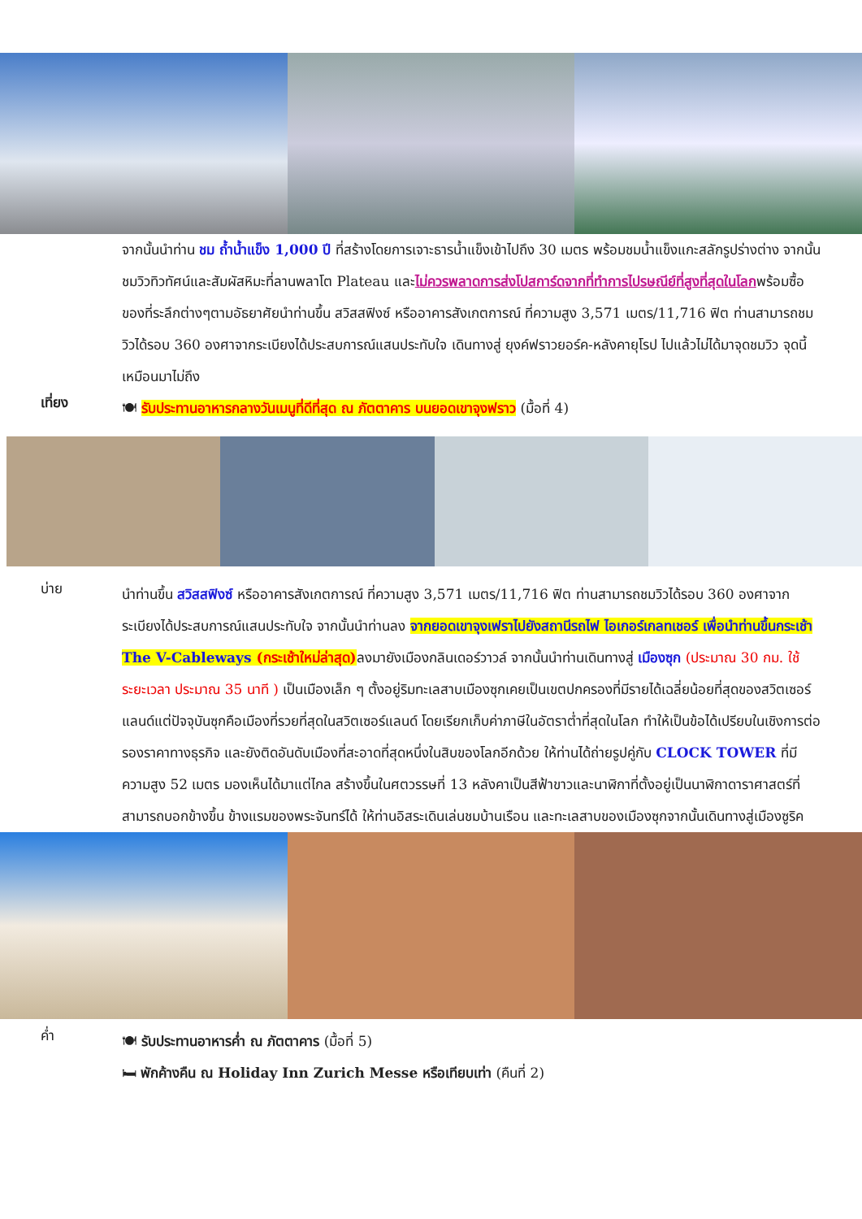จากนั้นนำท่าน ชม ถ้ำน้ำแข็ง 1,000 ปี ที่สร้างโดยการเจาะธารน้ำแข็งเข้าไปถึง 30 เมตร พร้อมชมน้ำแข็งแกะสลักรูปร่างต่าง จากนั้นชมวิวทิวทัศน์และสัมผัสหิมะที่ลานพลาโต Plateau และไม่ควรพลาดการส่งโปสการ์ดจากที่ทำการไปรษณีย์ที่สูงที่สุดในโลกพร้อมซื้อของที่ระลึกต่างๆตามอัธยาศัยนำท่านขึ้น สวิสสฟิงซ์ หรืออาคารสังเกตการณ์ ที่ความสูง 3,571 เมตร/11,716 ฟิต ท่านสามารถชมวิวได้รอบ 360 องศาจากระเบียงได้ประสบการณ์แสนประทับใจ เดินทางสู่ ยุงค์ฟราวยอร์ค-หลังคายุโรป ไปแล้วไม่ได้มาจุดชมวิว จุดนี้เหมือนมาไม่ถึง
เที่ยง
🍽 รับประทานอาหารกลางวันเมนูที่ดีที่สุด ณ ภัตตาคาร บนยอดเขาจุงฟราว (มื้อที่ 4)
บ่าย
นำท่านขึ้น สวิสสฟิงซ์ หรืออาคารสังเกตการณ์ ที่ความสูง 3,571 เมตร/11,716 ฟิต ท่านสามารถชมวิวได้รอบ 360 องศาจากระเบียงได้ประสบการณ์แสนประทับใจ จากนั้นนำท่านลง จากยอดเขาจุงเฟราไปยังสถานีรถไฟ ไอเกอร์เกลทเชอร์ เพื่อนำท่านขึ้นกระเช้า The V-Cableways (กระเช้าใหม่ล่าสุด) ลงมายังเมืองกลินเดอร์วาวล์ จากนั้นนำท่านเดินทางสู่ เมืองซุก (ประมาณ 30 กม. ใช้ระยะเวลา ประมาณ 35 นาที ) เป็นเมืองเล็ก ๆ ตั้งอยู่ริมทะเลสาบเมืองซุกเคยเป็นเขตปกครองที่มีรายได้เฉลี่ยน้อยที่สุดของสวิตเซอร์แลนด์แต่ปัจจุบันซุกคือเมืองที่รวยที่สุดในสวิตเซอร์แลนด์ โดยเรียกเก็บค่าภาษีในอัตราต่ำที่สุดในโลก ทำให้เป็นข้อได้เปรียบในเชิงการต่อรองราคาทางธุรกิจ และยังติดอันดับเมืองที่สะอาดที่สุดหนึ่งในสิบของโลกอีกด้วย ให้ท่านได้ถ่ายรูปคู่กับ CLOCK TOWER ที่มีความสูง 52 เมตร มองเห็นได้มาแต่ไกล สร้างขึ้นในศตวรรษที่ 13 หลังคาเป็นสีฟ้าขาวและนาฬิกาที่ตั้งอยู่เป็นนาฬิกาดาราศาสตร์ที่สามารถบอกข้างขึ้น ข้างแรมของพระจันทร์ได้ ให้ท่านอิสระเดินเล่นชมบ้านเรือน และทะเลสาบของเมืองซุกจากนั้นเดินทางสู่เมืองซูริค
ค่ำ
🍽 รับประทานอาหารค่ำ ณ ภัตตาคาร (มื้อที่ 5)
🛏 พักค้างคืน ณ Holiday Inn Zurich Messe หรือเทียบเท่า (คืนที่ 2)